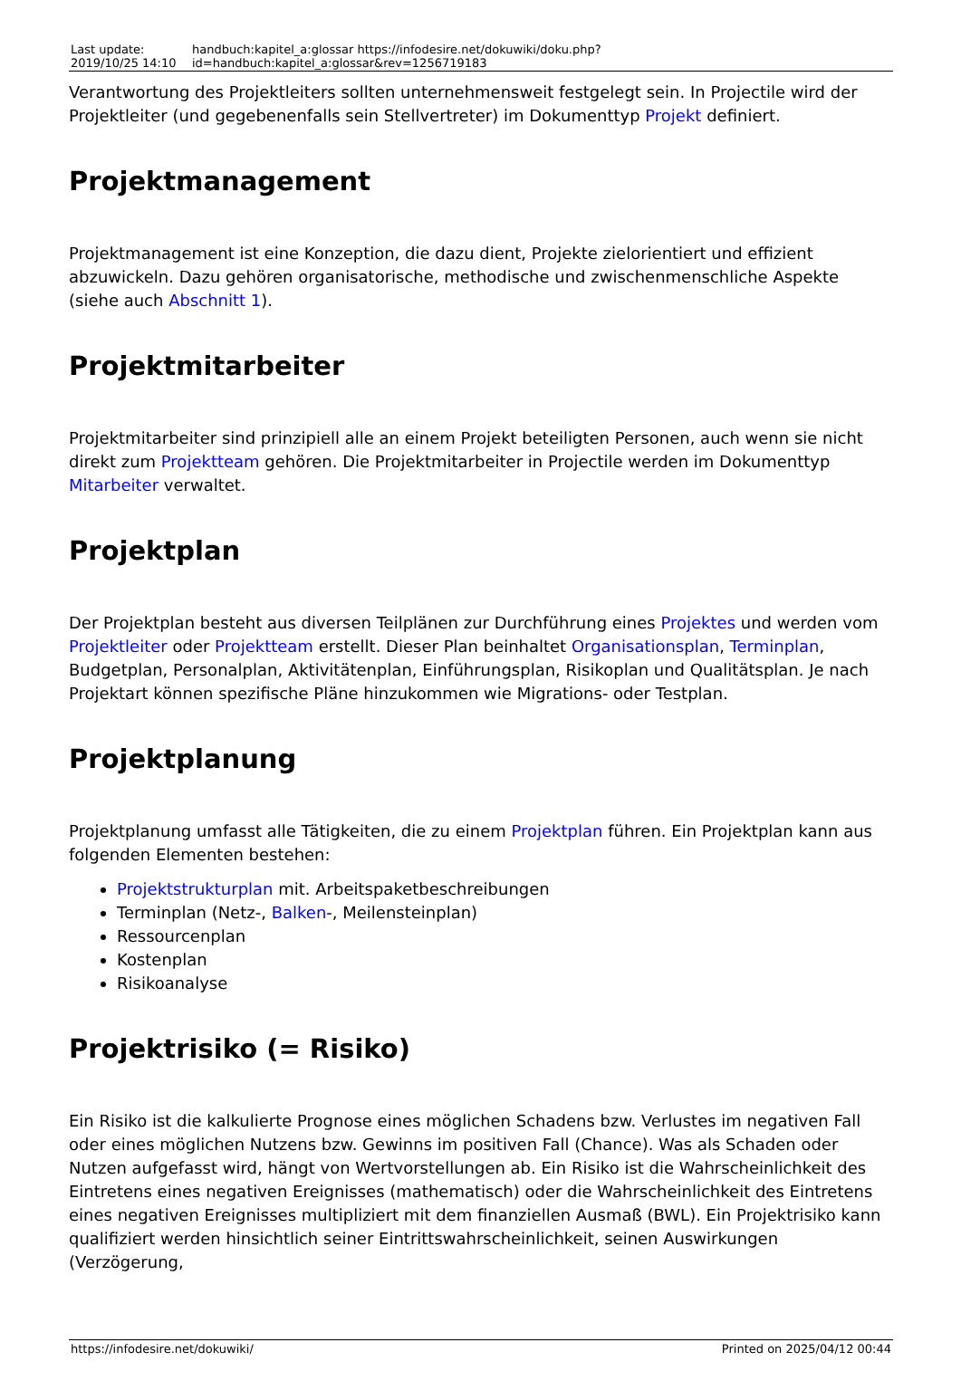| Last update: 2019/10/25 14:10 | handbuch:kapitel_a:glossar https://infodesire.net/dokuwiki/doku.php?id=handbuch:kapitel_a:glossar&rev=1256719183 |
Verantwortung des Projektleiters sollten unternehmensweit festgelegt sein. In Projectile wird der Projektleiter (und gegebenenfalls sein Stellvertreter) im Dokumenttyp Projekt definiert.
Projektmanagement
Projektmanagement ist eine Konzeption, die dazu dient, Projekte zielorientiert und effizient abzuwickeln. Dazu gehören organisatorische, methodische und zwischenmenschliche Aspekte (siehe auch Abschnitt 1).
Projektmitarbeiter
Projektmitarbeiter sind prinzipiell alle an einem Projekt beteiligten Personen, auch wenn sie nicht direkt zum Projektteam gehören. Die Projektmitarbeiter in Projectile werden im Dokumenttyp Mitarbeiter verwaltet.
Projektplan
Der Projektplan besteht aus diversen Teilplänen zur Durchführung eines Projektes und werden vom Projektleiter oder Projektteam erstellt. Dieser Plan beinhaltet Organisationsplan, Terminplan, Budgetplan, Personalplan, Aktivitätenplan, Einführungsplan, Risikoplan und Qualitätsplan. Je nach Projektart können spezifische Pläne hinzukommen wie Migrations- oder Testplan.
Projektplanung
Projektplanung umfasst alle Tätigkeiten, die zu einem Projektplan führen. Ein Projektplan kann aus folgenden Elementen bestehen:
Projektstrukturplan mit. Arbeitspaketbeschreibungen
Terminplan (Netz-, Balken-, Meilensteinplan)
Ressourcenplan
Kostenplan
Risikoanalyse
Projektrisiko (= Risiko)
Ein Risiko ist die kalkulierte Prognose eines möglichen Schadens bzw. Verlustes im negativen Fall oder eines möglichen Nutzens bzw. Gewinns im positiven Fall (Chance). Was als Schaden oder Nutzen aufgefasst wird, hängt von Wertvorstellungen ab. Ein Risiko ist die Wahrscheinlichkeit des Eintretens eines negativen Ereignisses (mathematisch) oder die Wahrscheinlichkeit des Eintretens eines negativen Ereignisses multipliziert mit dem finanziellen Ausmaß (BWL). Ein Projektrisiko kann qualifiziert werden hinsichtlich seiner Eintrittswahrscheinlichkeit, seinen Auswirkungen (Verzögerung,
https://infodesire.net/dokuwiki/ Printed on 2025/04/12 00:44